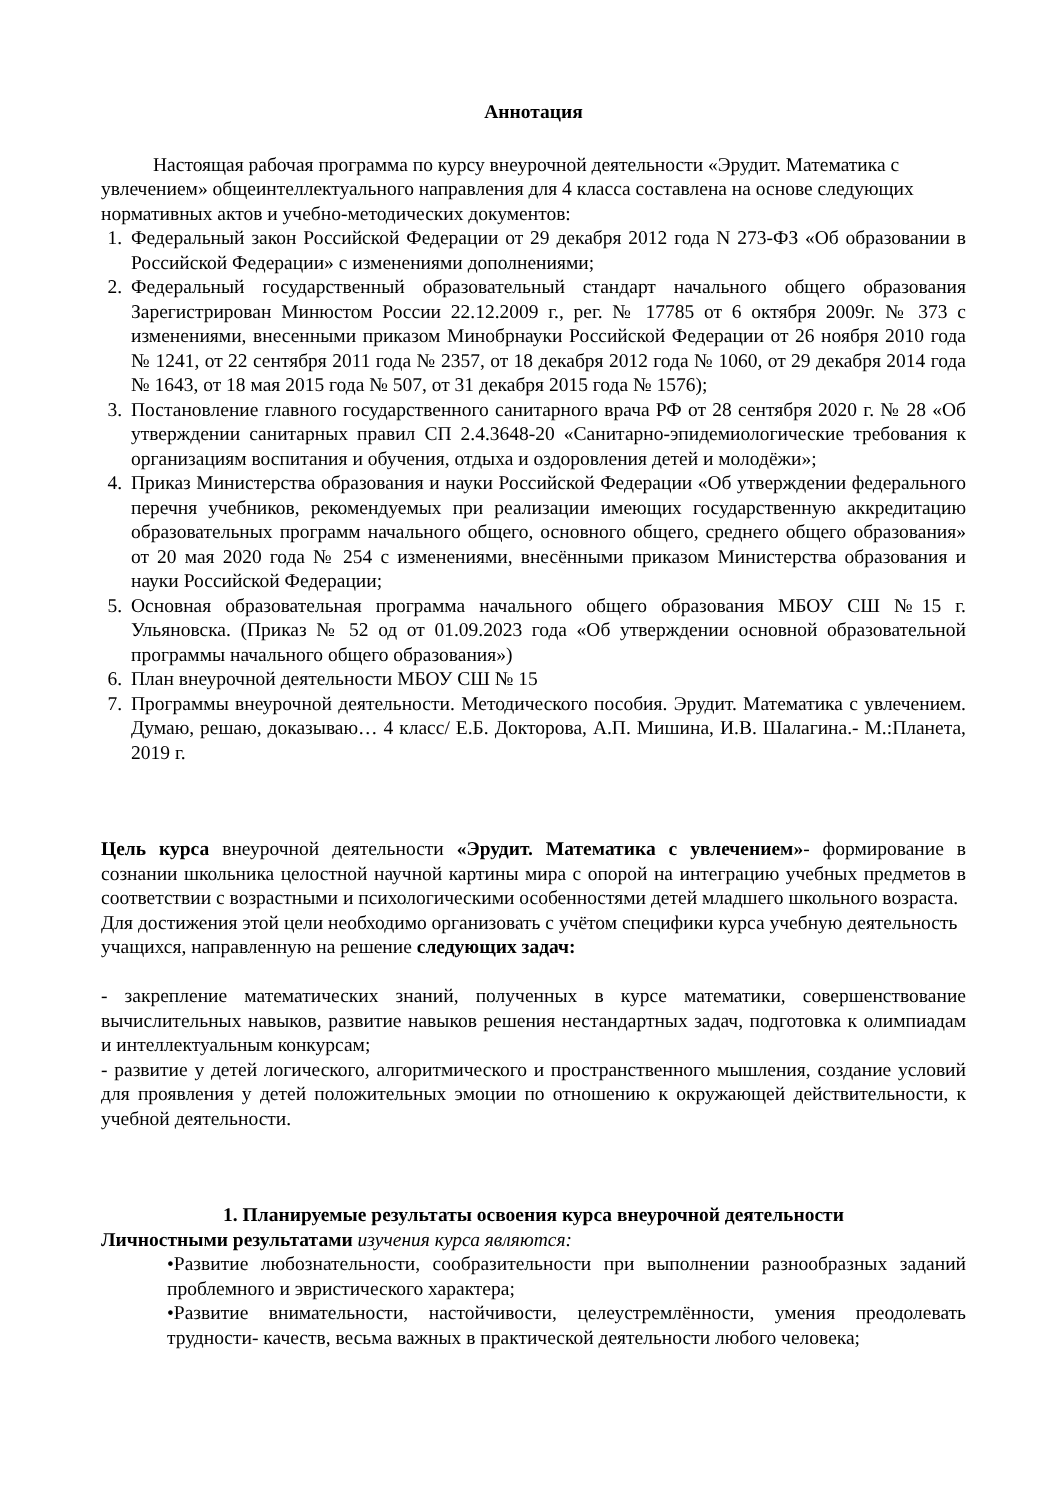Аннотация
Настоящая рабочая программа по курсу внеурочной деятельности «Эрудит. Математика с увлечением» общеинтеллектуального направления для 4 класса составлена на основе следующих нормативных актов и учебно-методических документов:
1. Федеральный закон Российской Федерации от 29 декабря 2012 года N 273-ФЗ «Об образовании в Российской Федерации» с изменениями дополнениями;
2. Федеральный государственный образовательный стандарт начального общего образования Зарегистрирован Минюстом России 22.12.2009 г., рег. № 17785 от 6 октября 2009г. № 373 с изменениями, внесенными приказом Минобрнауки Российской Федерации от 26 ноября 2010 года № 1241, от 22 сентября 2011 года № 2357, от 18 декабря 2012 года № 1060, от 29 декабря 2014 года № 1643, от 18 мая 2015 года № 507, от 31 декабря 2015 года № 1576);
3. Постановление главного государственного санитарного врача РФ от 28 сентября 2020 г. № 28 «Об утверждении санитарных правил СП 2.4.3648-20 «Санитарно-эпидемиологические требования к организациям воспитания и обучения, отдыха и оздоровления детей и молодёжи»;
4. Приказ Министерства образования и науки Российской Федерации «Об утверждении федерального перечня учебников, рекомендуемых при реализации имеющих государственную аккредитацию образовательных программ начального общего, основного общего, среднего общего образования» от 20 мая 2020 года № 254 с изменениями, внесёнными приказом Министерства образования и науки Российской Федерации;
5. Основная образовательная программа начального общего образования МБОУ СШ №15 г. Ульяновска. (Приказ № 52 од от 01.09.2023 года «Об утверждении основной образовательной программы начального общего образования»)
6. План внеурочной деятельности МБОУ СШ № 15
7. Программы внеурочной деятельности. Методического пособия. Эрудит. Математика с увлечением. Думаю, решаю, доказываю… 4 класс/ Е.Б. Докторова, А.П. Мишина, И.В. Шалагина.- М.:Планета, 2019 г.
Цель курса внеурочной деятельности «Эрудит. Математика с увлечением»- формирование в сознании школьника целостной научной картины мира с опорой на интеграцию учебных предметов в соответствии с возрастными и психологическими особенностями детей младшего школьного возраста.
Для достижения этой цели необходимо организовать с учётом специфики курса учебную деятельность учащихся, направленную на решение следующих задач:
- закрепление математических знаний, полученных в курсе математики, совершенствование вычислительных навыков, развитие навыков решения нестандартных задач, подготовка к олимпиадам и интеллектуальным конкурсам;
- развитие у детей логического, алгоритмического и пространственного мышления, создание условий для проявления у детей положительных эмоции по отношению к окружающей действительности, к учебной деятельности.
1. Планируемые результаты освоения курса внеурочной деятельности
Личностными результатами изучения курса являются:
•Развитие любознательности, сообразительности при выполнении разнообразных заданий проблемного и эвристического характера;
•Развитие внимательности, настойчивости, целеустремлённости, умения преодолевать трудности- качеств, весьма важных в практической деятельности любого человека;